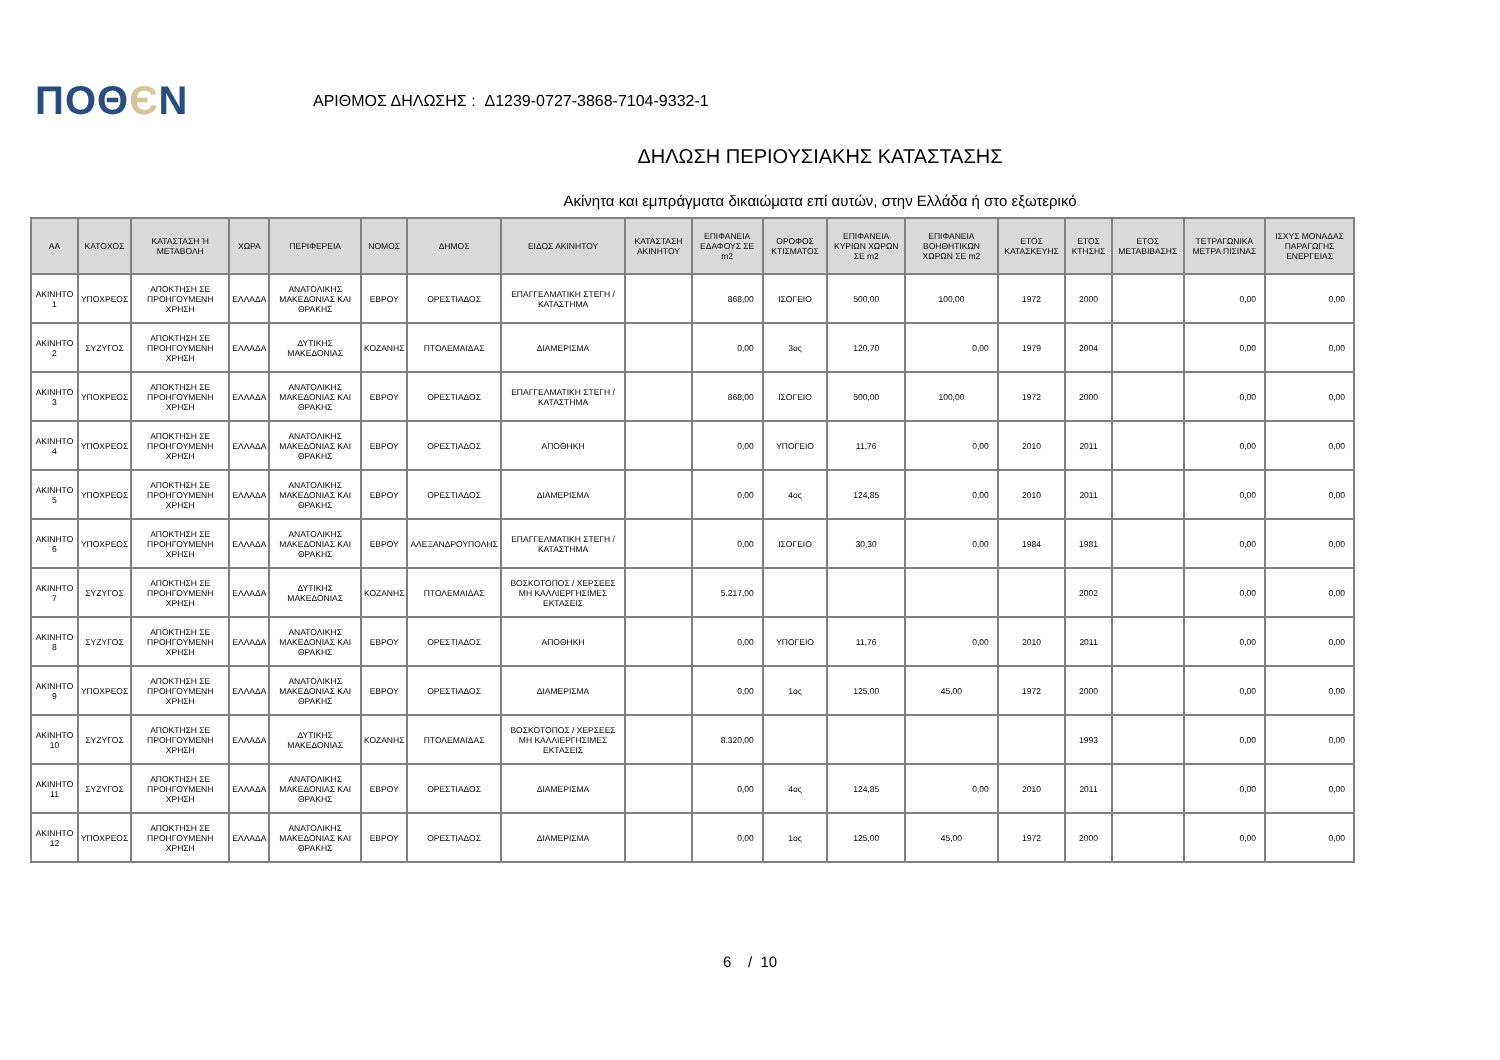ΠΟΘЄΝ
ΑΡΙΘΜΟΣ ΔΗΛΩΣΗΣ : Δ1239-0727-3868-7104-9332-1
ΔΗΛΩΣΗ ΠΕΡΙΟΥΣΙΑΚΗΣ ΚΑΤΑΣΤΑΣΗΣ
Ακίνητα και εμπράγματα δικαιώματα επί αυτών, στην Ελλάδα ή στο εξωτερικό
| ΑΑ | ΚΑΤΟΧΟΣ | ΚΑΤΑΣΤΑΣΗ Ή ΜΕΤΑΒΟΛΗ | ΧΩΡΑ | ΠΕΡΙΦΕΡΕΙΑ | ΝΟΜΟΣ | ΔΗΜΟΣ | ΕΙΔΟΣ ΑΚΙΝΗΤΟΥ | ΚΑΤΑΣΤΑΣΗ ΑΚΙΝΗΤΟΥ | ΕΠΙΦΑΝΕΙΑ ΕΔΑΦΟΥΣ ΣΕ m2 | ΟΡΟΦΟΣ ΚΤΙΣΜΑΤΟΣ | ΕΠΙΦΑΝΕΙΑ ΚΥΡΙΩΝ ΧΩΡΩΝ ΣΕ m2 | ΕΠΙΦΑΝΕΙΑ ΒΟΗΘΗΤΙΚΩΝ ΧΩΡΩΝ ΣΕ m2 | ΕΤΟΣ ΚΑΤΑΣΚΕΥΗΣ | ΕΤΟΣ ΚΤΗΣΗΣ | ΕΤΟΣ ΜΕΤΑΒΙΒΑΣΗΣ | ΤΕΤΡΑΓΩΝΙΚΑ ΜΕΤΡΑ ΠΙΣΙΝΑΣ | ΙΣΧΥΣ ΜΟΝΑΔΑΣ ΠΑΡΑΓΩΓΗΣ ΕΝΕΡΓΕΙΑΣ |
| --- | --- | --- | --- | --- | --- | --- | --- | --- | --- | --- | --- | --- | --- | --- | --- | --- | --- |
| ΑΚΙΝΗΤΟ 1 | ΥΠΟΧΡΕΟΣ | ΑΠΟΚΤΗΣΗ ΣΕ ΠΡΟΗΓΟΥΜΕΝΗ ΧΡΗΣΗ | ΕΛΛΑΔΑ | ΑΝΑΤΟΛΙΚΗΣ ΜΑΚΕΔΟΝΙΑΣ ΚΑΙ ΘΡΑΚΗΣ | ΕΒΡΟΥ | ΟΡΕΣΤΙΑΔΟΣ | ΕΠΑΓΓΕΛΜΑΤΙΚΗ ΣΤΕΓΗ / ΚΑΤΑΣΤΗΜΑ | | 868,00 | ΙΣΟΓΕΙΟ | 500,00 | 100,00 | 1972 | 2000 | | 0,00 | 0,00 |
| ΑΚΙΝΗΤΟ 2 | ΣΥΖΥΓΟΣ | ΑΠΟΚΤΗΣΗ ΣΕ ΠΡΟΗΓΟΥΜΕΝΗ ΧΡΗΣΗ | ΕΛΛΑΔΑ | ΔΥΤΙΚΗΣ ΜΑΚΕΔΟΝΙΑΣ | ΚΟΖΑΝΗΣ | ΠΤΟΛΕΜΑΙΔΑΣ | ΔΙΑΜΕΡΙΣΜΑ | | 0,00 | 3ος | 120,70 | 0,00 | 1979 | 2004 | | 0,00 | 0,00 |
| ΑΚΙΝΗΤΟ 3 | ΥΠΟΧΡΕΟΣ | ΑΠΟΚΤΗΣΗ ΣΕ ΠΡΟΗΓΟΥΜΕΝΗ ΧΡΗΣΗ | ΕΛΛΑΔΑ | ΑΝΑΤΟΛΙΚΗΣ ΜΑΚΕΔΟΝΙΑΣ ΚΑΙ ΘΡΑΚΗΣ | ΕΒΡΟΥ | ΟΡΕΣΤΙΑΔΟΣ | ΕΠΑΓΓΕΛΜΑΤΙΚΗ ΣΤΕΓΗ / ΚΑΤΑΣΤΗΜΑ | | 868,00 | ΙΣΟΓΕΙΟ | 500,00 | 100,00 | 1972 | 2000 | | 0,00 | 0,00 |
| ΑΚΙΝΗΤΟ 4 | ΥΠΟΧΡΕΟΣ | ΑΠΟΚΤΗΣΗ ΣΕ ΠΡΟΗΓΟΥΜΕΝΗ ΧΡΗΣΗ | ΕΛΛΑΔΑ | ΑΝΑΤΟΛΙΚΗΣ ΜΑΚΕΔΟΝΙΑΣ ΚΑΙ ΘΡΑΚΗΣ | ΕΒΡΟΥ | ΟΡΕΣΤΙΑΔΟΣ | ΑΠΟΘΗΚΗ | | 0,00 | ΥΠΟΓΕΙΟ | 11,76 | 0,00 | 2010 | 2011 | | 0,00 | 0,00 |
| ΑΚΙΝΗΤΟ 5 | ΥΠΟΧΡΕΟΣ | ΑΠΟΚΤΗΣΗ ΣΕ ΠΡΟΗΓΟΥΜΕΝΗ ΧΡΗΣΗ | ΕΛΛΑΔΑ | ΑΝΑΤΟΛΙΚΗΣ ΜΑΚΕΔΟΝΙΑΣ ΚΑΙ ΘΡΑΚΗΣ | ΕΒΡΟΥ | ΟΡΕΣΤΙΑΔΟΣ | ΔΙΑΜΕΡΙΣΜΑ | | 0,00 | 4ος | 124,85 | 0,00 | 2010 | 2011 | | 0,00 | 0,00 |
| ΑΚΙΝΗΤΟ 6 | ΥΠΟΧΡΕΟΣ | ΑΠΟΚΤΗΣΗ ΣΕ ΠΡΟΗΓΟΥΜΕΝΗ ΧΡΗΣΗ | ΕΛΛΑΔΑ | ΑΝΑΤΟΛΙΚΗΣ ΜΑΚΕΔΟΝΙΑΣ ΚΑΙ ΘΡΑΚΗΣ | ΕΒΡΟΥ | ΑΛΕΞΑΝΔΡΟΥΠΟΛΗΣ | ΕΠΑΓΓΕΛΜΑΤΙΚΗ ΣΤΕΓΗ / ΚΑΤΑΣΤΗΜΑ | | 0,00 | ΙΣΟΓΕΙΟ | 30,30 | 0,00 | 1984 | 1981 | | 0,00 | 0,00 |
| ΑΚΙΝΗΤΟ 7 | ΣΥΖΥΓΟΣ | ΑΠΟΚΤΗΣΗ ΣΕ ΠΡΟΗΓΟΥΜΕΝΗ ΧΡΗΣΗ | ΕΛΛΑΔΑ | ΔΥΤΙΚΗΣ ΜΑΚΕΔΟΝΙΑΣ | ΚΟΖΑΝΗΣ | ΠΤΟΛΕΜΑΙΔΑΣ | ΒΟΣΚΟΤΟΠΟΣ / ΧΕΡΣΕΕΣ ΜΗ ΚΑΛΛΙΕΡΓΗΣΙΜΕΣ ΕΚΤΑΣΕΙΣ | | 5.217,00 | | | | | 2002 | | 0,00 | 0,00 |
| ΑΚΙΝΗΤΟ 8 | ΣΥΖΥΓΟΣ | ΑΠΟΚΤΗΣΗ ΣΕ ΠΡΟΗΓΟΥΜΕΝΗ ΧΡΗΣΗ | ΕΛΛΑΔΑ | ΑΝΑΤΟΛΙΚΗΣ ΜΑΚΕΔΟΝΙΑΣ ΚΑΙ ΘΡΑΚΗΣ | ΕΒΡΟΥ | ΟΡΕΣΤΙΑΔΟΣ | ΑΠΟΘΗΚΗ | | 0,00 | ΥΠΟΓΕΙΟ | 11,76 | 0,00 | 2010 | 2011 | | 0,00 | 0,00 |
| ΑΚΙΝΗΤΟ 9 | ΥΠΟΧΡΕΟΣ | ΑΠΟΚΤΗΣΗ ΣΕ ΠΡΟΗΓΟΥΜΕΝΗ ΧΡΗΣΗ | ΕΛΛΑΔΑ | ΑΝΑΤΟΛΙΚΗΣ ΜΑΚΕΔΟΝΙΑΣ ΚΑΙ ΘΡΑΚΗΣ | ΕΒΡΟΥ | ΟΡΕΣΤΙΑΔΟΣ | ΔΙΑΜΕΡΙΣΜΑ | | 0,00 | 1ος | 125,00 | 45,00 | 1972 | 2000 | | 0,00 | 0,00 |
| ΑΚΙΝΗΤΟ 10 | ΣΥΖΥΓΟΣ | ΑΠΟΚΤΗΣΗ ΣΕ ΠΡΟΗΓΟΥΜΕΝΗ ΧΡΗΣΗ | ΕΛΛΑΔΑ | ΔΥΤΙΚΗΣ ΜΑΚΕΔΟΝΙΑΣ | ΚΟΖΑΝΗΣ | ΠΤΟΛΕΜΑΙΔΑΣ | ΒΟΣΚΟΤΟΠΟΣ / ΧΕΡΣΕΕΣ ΜΗ ΚΑΛΛΙΕΡΓΗΣΙΜΕΣ ΕΚΤΑΣΕΙΣ | | 8.320,00 | | | | | 1993 | | 0,00 | 0,00 |
| ΑΚΙΝΗΤΟ 11 | ΣΥΖΥΓΟΣ | ΑΠΟΚΤΗΣΗ ΣΕ ΠΡΟΗΓΟΥΜΕΝΗ ΧΡΗΣΗ | ΕΛΛΑΔΑ | ΑΝΑΤΟΛΙΚΗΣ ΜΑΚΕΔΟΝΙΑΣ ΚΑΙ ΘΡΑΚΗΣ | ΕΒΡΟΥ | ΟΡΕΣΤΙΑΔΟΣ | ΔΙΑΜΕΡΙΣΜΑ | | 0,00 | 4ος | 124,85 | 0,00 | 2010 | 2011 | | 0,00 | 0,00 |
| ΑΚΙΝΗΤΟ 12 | ΥΠΟΧΡΕΟΣ | ΑΠΟΚΤΗΣΗ ΣΕ ΠΡΟΗΓΟΥΜΕΝΗ ΧΡΗΣΗ | ΕΛΛΑΔΑ | ΑΝΑΤΟΛΙΚΗΣ ΜΑΚΕΔΟΝΙΑΣ ΚΑΙ ΘΡΑΚΗΣ | ΕΒΡΟΥ | ΟΡΕΣΤΙΑΔΟΣ | ΔΙΑΜΕΡΙΣΜΑ | | 0,00 | 1ος | 125,00 | 45,00 | 1972 | 2000 | | 0,00 | 0,00 |
6 / 10